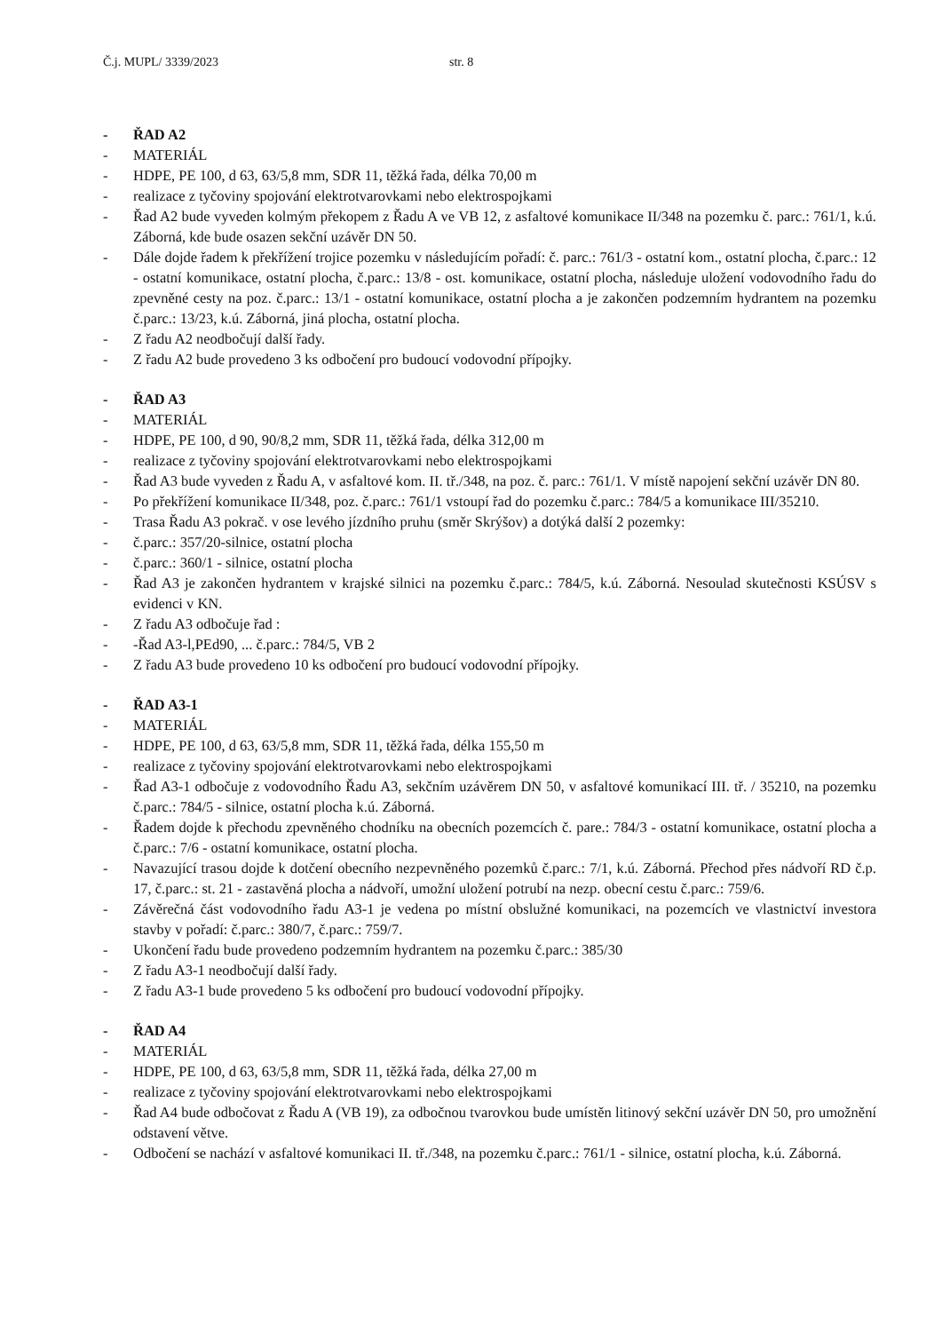Č.j. MUPL/ 3339/2023 str. 8
- ŘAD A2
- MATERIÁL
- HDPE, PE 100, d 63, 63/5,8 mm, SDR 11, těžká řada, délka 70,00 m
- realizace z tyčoviny spojování elektrotvarovkami nebo elektrospojkami
- Řad A2 bude vyveden kolmým překopem z Řadu A ve VB 12, z asfaltové komunikace II/348 na pozemku č. parc.: 761/1, k.ú. Záborná, kde bude osazen sekční uzávěr DN 50.
- Dále dojde řadem k překřížení trojice pozemku v následujícím pořadí: č. parc.: 761/3 - ostatní kom., ostatní plocha, č.parc.: 12 - ostatní komunikace, ostatní plocha, č.parc.: 13/8 - ost. komunikace, ostatní plocha, následuje uložení vodovodního řadu do zpevněné cesty na poz. č.parc.: 13/1 - ostatní komunikace, ostatní plocha a je zakončen podzemním hydrantem na pozemku č.parc.: 13/23, k.ú. Záborná, jiná plocha, ostatní plocha.
- Z řadu A2 neodbočují další řady.
- Z řadu A2 bude provedeno 3 ks odbočení pro budoucí vodovodní přípojky.
- ŘAD A3
- MATERIÁL
- HDPE, PE 100, d 90, 90/8,2 mm, SDR 11, těžká řada, délka 312,00 m
- realizace z tyčoviny spojování elektrotvarovkami nebo elektrospojkami
- Řad A3 bude vyveden z Řadu A, v asfaltové kom. II. tř./348, na poz. č. parc.: 761/1. V místě napojení sekční uzávěr DN 80.
- Po překřížení komunikace II/348, poz. č.parc.: 761/1 vstoupí řad do pozemku č.parc.: 784/5 a komunikace III/35210.
- Trasa Řadu A3 pokrač. v ose levého jízdního pruhu (směr Skrýšov) a dotýká další 2 pozemky:
- č.parc.: 357/20-silnice, ostatní plocha
- č.parc.: 360/1 - silnice, ostatní plocha
- Řad A3 je zakončen hydrantem v krajské silnici na pozemku č.parc.: 784/5, k.ú. Záborná. Nesoulad skutečnosti KSÚSV s evidenci v KN.
- Z řadu A3 odbočuje řad :
- -Řad A3-l,PEd90, ... č.parc.: 784/5, VB 2
- Z řadu A3 bude provedeno 10 ks odbočení pro budoucí vodovodní přípojky.
- ŘAD A3-1
- MATERIÁL
- HDPE, PE 100, d 63, 63/5,8 mm, SDR 11, těžká řada, délka 155,50 m
- realizace z tyčoviny spojování elektrotvarovkami nebo elektrospojkami
- Řad A3-1 odbočuje z vodovodního Řadu A3, sekčním uzávěrem DN 50, v asfaltové komunikací III. tř. / 35210, na pozemku č.parc.: 784/5 - silnice, ostatní plocha k.ú. Záborná.
- Řadem dojde k přechodu zpevněného chodníku na obecních pozemcích č. pare.: 784/3 - ostatní komunikace, ostatní plocha a č.parc.: 7/6 - ostatní komunikace, ostatní plocha.
- Navazující trasou dojde k dotčení obecního nezpevněného pozemků č.parc.: 7/1, k.ú. Záborná. Přechod přes nádvoří RD č.p. 17, č.parc.: st. 21 - zastavěná plocha a nádvoří, umožní uložení potrubí na nezp. obecní cestu č.parc.: 759/6.
- Závěrečná část vodovodního řadu A3-1 je vedena po místní obslužné komunikaci, na pozemcích ve vlastnictví investora stavby v pořadí: č.parc.: 380/7, č.parc.: 759/7.
- Ukončení řadu bude provedeno podzemním hydrantem na pozemku č.parc.: 385/30
- Z řadu A3-1 neodbočují další řady.
- Z řadu A3-1 bude provedeno 5 ks odbočení pro budoucí vodovodní přípojky.
- ŘAD A4
- MATERIÁL
- HDPE, PE 100, d 63, 63/5,8 mm, SDR 11, těžká řada, délka 27,00 m
- realizace z tyčoviny spojování elektrotvarovkami nebo elektrospojkami
- Řad A4 bude odbočovat z Řadu A (VB 19), za odbočnou tvarovkou bude umístěn litinový sekční uzávěr DN 50, pro umožnění odstavení větve.
- Odbočení se nachází v asfaltové komunikaci II. tř./348, na pozemku č.parc.: 761/1 - silnice, ostatní plocha, k.ú. Záborná.